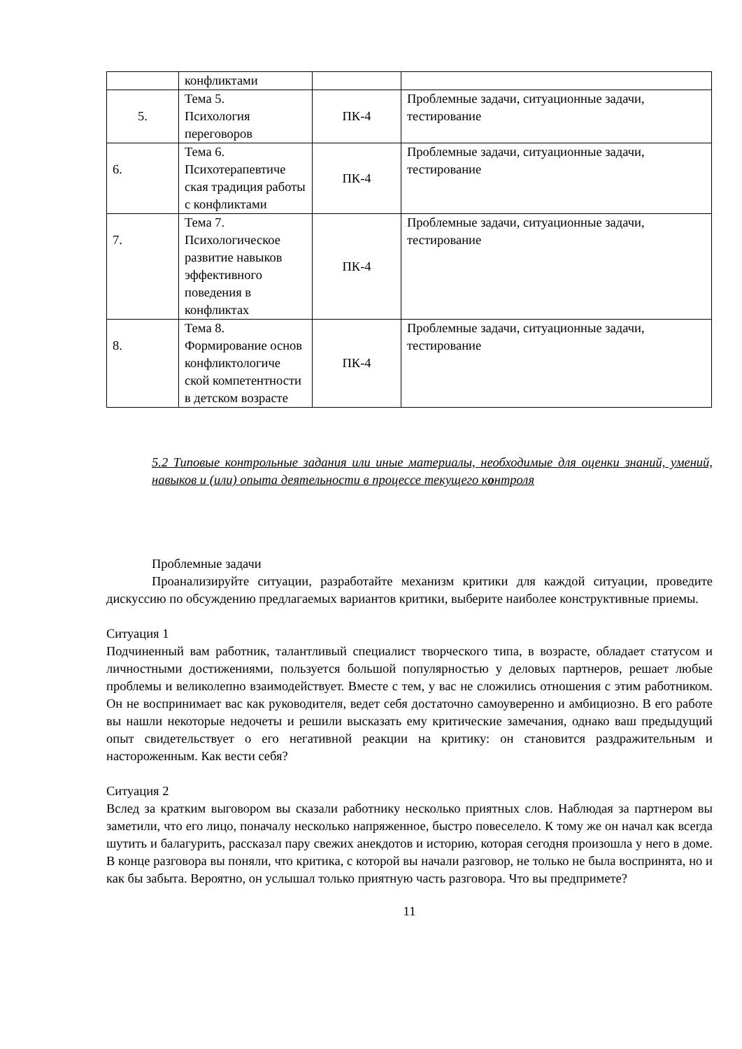| | конфликтами | | |
| 5. | Тема 5. Психология переговоров | ПК-4 | Проблемные задачи, ситуационные задачи, тестирование |
| 6. | Тема 6. Психотерапевтиче ская традиция работы с конфликтами | ПК-4 | Проблемные задачи, ситуационные задачи, тестирование |
| 7. | Тема 7. Психологическое развитие навыков эффективного поведения в конфликтах | ПК-4 | Проблемные задачи, ситуационные задачи, тестирование |
| 8. | Тема 8. Формирование основ конфликтологиче ской компетентности в детском возрасте | ПК-4 | Проблемные задачи, ситуационные задачи, тестирование |
5.2 Типовые контрольные задания или иные материалы, необходимые для оценки знаний, умений, навыков и (или) опыта деятельности в процессе текущего контроля
Проблемные задачи
Проанализируйте ситуации, разработайте механизм критики для каждой ситуации, проведите дискуссию по обсуждению предлагаемых вариантов критики, выберите наиболее конструктивные приемы.
Ситуация 1
Подчиненный вам работник, талантливый специалист творческого типа, в возрасте, обладает статусом и личностными достижениями, пользуется большой популярностью у деловых партнеров, решает любые проблемы и великолепно взаимодействует. Вместе с тем, у вас не сложились отношения с этим работником. Он не воспринимает вас как руководителя, ведет себя достаточно самоуверенно и амбициозно. В его работе вы нашли некоторые недочеты и решили высказать ему критические замечания, однако ваш предыдущий опыт свидетельствует о его негативной реакции на критику: он становится раздражительным и настороженным. Как вести себя?
Ситуация 2
Вслед за кратким выговором вы сказали работнику несколько приятных слов. Наблюдая за партнером вы заметили, что его лицо, поначалу несколько напряженное, быстро повеселело. К тому же он начал как всегда шутить и балагурить, рассказал пару свежих анекдотов и историю, которая сегодня произошла у него в доме. В конце разговора вы поняли, что критика, с которой вы начали разговор, не только не была воспринята, но и как бы забыта. Вероятно, он услышал только приятную часть разговора. Что вы предпримете?
11